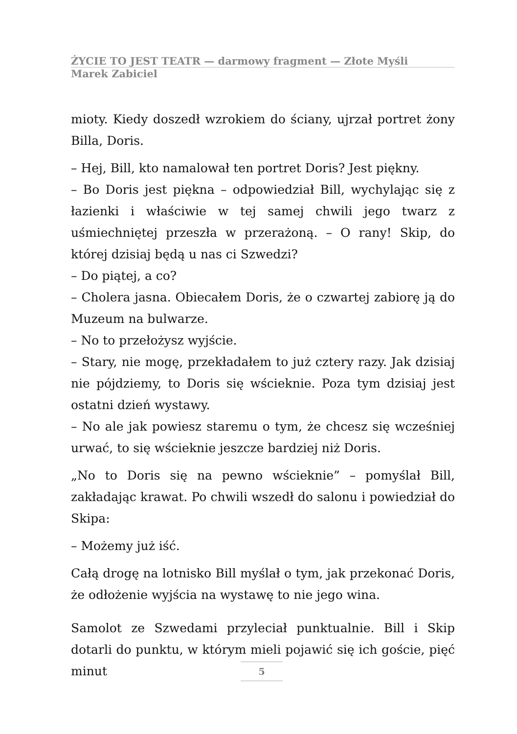ŻYCIE TO JEST TEATR — darmowy fragment — Złote Myśli
Marek Zabiciel
mioty. Kiedy doszedł wzrokiem do ściany, ujrzał portret żony Billa, Doris.
– Hej, Bill, kto namalował ten portret Doris? Jest piękny.
– Bo Doris jest piękna – odpowiedział Bill, wychylając się z łazienki i właściwie w tej samej chwili jego twarz z uśmiechniętej przeszła w przerażoną. – O rany! Skip, do której dzisiaj będą u nas ci Szwedzi?
– Do piątej, a co?
– Cholera jasna. Obiecałem Doris, że o czwartej zabiorę ją do Muzeum na bulwarze.
– No to przełożysz wyjście.
– Stary, nie mogę, przekładałem to już cztery razy. Jak dzisiaj nie pójdziemy, to Doris się wścieknie. Poza tym dzisiaj jest ostatni dzień wystawy.
– No ale jak powiesz staremu o tym, że chcesz się wcześniej urwać, to się wścieknie jeszcze bardziej niż Doris.
„No to Doris się na pewno wścieknie” – pomyślał Bill, zakładając krawat. Po chwili wszedł do salonu i powiedział do Skipa:
– Możemy już iść.
Całą drogę na lotnisko Bill myślał o tym, jak przekonać Doris, że odłożenie wyjścia na wystawę to nie jego wina.
Samolot ze Szwedami przyleciał punktualnie. Bill i Skip dotarli do punktu, w którym mieli pojawić się ich goście, pięć minut
5